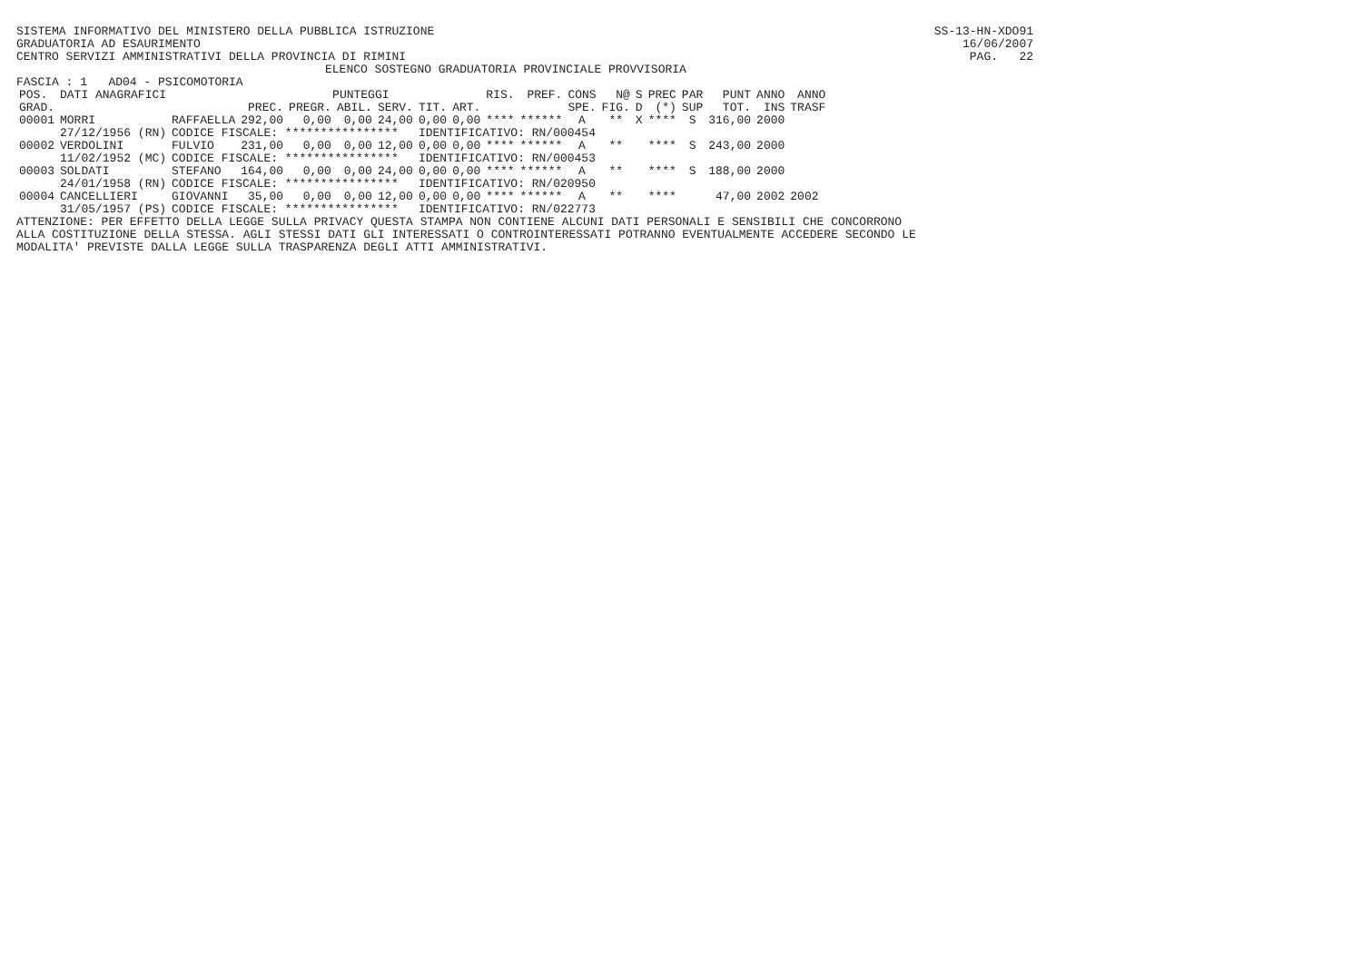SISTEMA INFORMATIVO DEL MINISTERO DELLA PUBBLICA ISTRUZIONE SS-13-HN-XDO91
GRADUATORIA AD ESAURIMENTO 16/06/2007
CENTRO SERVIZI AMMINISTRATIVI DELLA PROVINCIA DI RIMINI PAG. 22
ELENCO SOSTEGNO GRADUATORIA PROVINCIALE PROVVISORIA
FASCIA : 1 AD04 - PSICOMOTORIA
| POS. | DATI ANAGRAFICI | | PUNTEGGI | | | | | | RIS. | PREF. | CONS | N@ | S | PREC | PAR | PUNT | ANNO | ANNO |
| --- | --- | --- | --- | --- | --- | --- | --- | --- | --- | --- | --- | --- | --- | --- | --- | --- | --- | --- |
| GRAD. | | | PREC. | PREGR. | ABIL. | SERV. | TIT. | ART. | | | SPE. | FIG. | D | (*) | SUP | TOT. | INS | TRASF |
| 00001 | MORRI | RAFFAELLA | 292,00 | 0,00 | 0,00 | 24,00 | 0,00 | 0,00 | **** | ****** | A | ** | X | **** | S | 316,00 | 2000 | |
| | 27/12/1956 (RN) | CODICE FISCALE: **************** | | | | | IDENTIFICATIVO: RN/000454 | | | | | | | | | | | |
| 00002 | VERDOLINI | FULVIO | 231,00 | 0,00 | 0,00 | 12,00 | 0,00 | 0,00 | **** | ****** | A | ** | | **** | S | 243,00 | 2000 | |
| | 11/02/1952 (MC) | CODICE FISCALE: **************** | | | | | IDENTIFICATIVO: RN/000453 | | | | | | | | | | | |
| 00003 | SOLDATI | STEFANO | 164,00 | 0,00 | 0,00 | 24,00 | 0,00 | 0,00 | **** | ****** | A | ** | | **** | S | 188,00 | 2000 | |
| | 24/01/1958 (RN) | CODICE FISCALE: **************** | | | | | IDENTIFICATIVO: RN/020950 | | | | | | | | | | | |
| 00004 | CANCELLIERI | GIOVANNI | 35,00 | 0,00 | 0,00 | 12,00 | 0,00 | 0,00 | **** | ****** | A | ** | | **** | | 47,00 | 2002 | 2002 |
| | 31/05/1957 (PS) | CODICE FISCALE: **************** | | | | | IDENTIFICATIVO: RN/022773 | | | | | | | | | | | |
ATTENZIONE: PER EFFETTO DELLA LEGGE SULLA PRIVACY QUESTA STAMPA NON CONTIENE ALCUNI DATI PERSONALI E SENSIBILI CHE CONCORRONO
ALLA COSTITUZIONE DELLA STESSA. AGLI STESSI DATI GLI INTERESSATI O CONTROINTERESSATI POTRANNO EVENTUALMENTE ACCEDERE SECONDO LE
MODALITA' PREVISTE DALLA LEGGE SULLA TRASPARENZA DEGLI ATTI AMMINISTRATIVI.